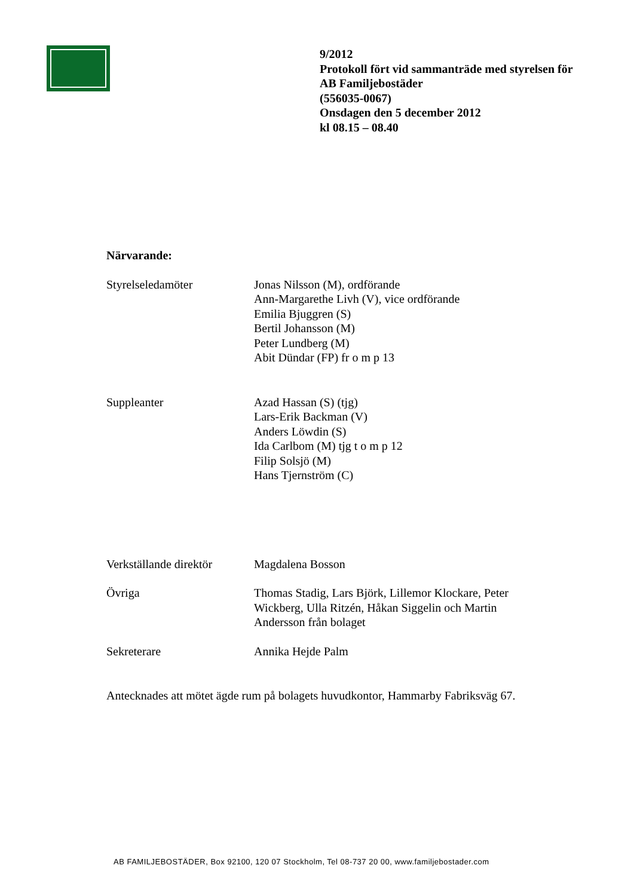9/2012
Protokoll fört vid sammanträde med styrelsen för
AB Familjebostäder
(556035-0067)
Onsdagen den 5 december 2012
kl 08.15 – 08.40
Närvarande:
Styrelseledamöter Jonas Nilsson (M), ordförande
Ann-Margarethe Livh (V), vice ordförande
Emilia Bjuggren (S)
Bertil Johansson (M)
Peter Lundberg (M)
Abit Dündar (FP) fr o m p 13
Suppleanter Azad Hassan (S) (tjg)
Lars-Erik Backman (V)
Anders Löwdin (S)
Ida Carlbom (M) tjg t o m p 12
Filip Solsjö (M)
Hans Tjernström (C)
Verkställande direktör
Magdalena Bosson
Övriga Thomas Stadig, Lars Björk, Lillemor Klockare, Peter
Wickberg, Ulla Ritzén, Håkan Siggelin och Martin
Andersson från bolaget
Sekreterare Annika Hejde Palm
Antecknades att mötet ägde rum på bolagets huvudkontor, Hammarby Fabriksväg 67.
AB FAMILJEBOSTÄDER, Box 92100, 120 07 Stockholm, Tel 08-737 20 00, www.familjebostader.com